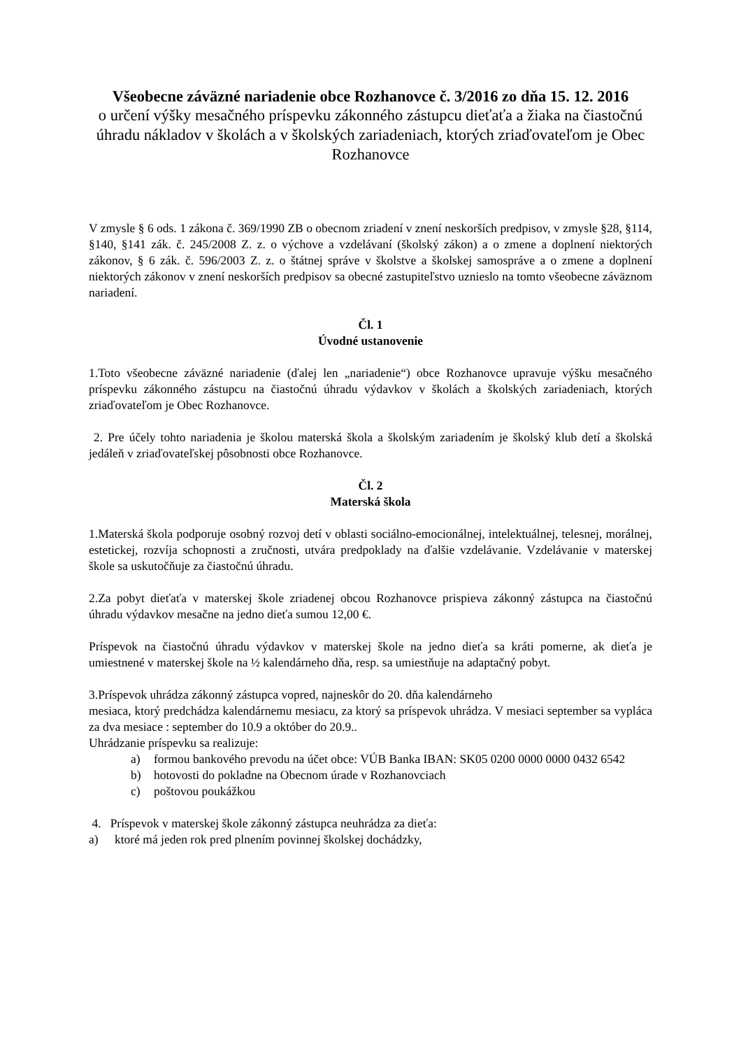Všeobecne záväzné nariadenie obce Rozhanovce č. 3/2016 zo dňa 15. 12. 2016
o určení výšky mesačného príspevku zákonného zástupcu dieťaťa a žiaka na čiastočnú úhradu nákladov v školách a v školských zariadeniach, ktorých zriaďovateľom je Obec Rozhanovce
V zmysle § 6 ods. 1 zákona č. 369/1990 ZB o obecnom zriadení v znení neskorších predpisov, v zmysle §28, §114, §140, §141 zák. č. 245/2008 Z. z. o výchove a vzdelávaní (školský zákon) a o zmene a doplnení niektorých zákonov, § 6 zák. č. 596/2003 Z. z. o štátnej správe v školstve a školskej samospráve a o zmene a doplnení niektorých zákonov v znení neskorších predpisov sa obecné zastupiteľstvo uznieslo na tomto všeobecne záväznom nariadení.
Čl. 1
Úvodné ustanovenie
1.Toto všeobecne záväzné nariadenie (ďalej len „nariadenie“) obce Rozhanovce upravuje výšku mesačného príspevku zákonného zástupcu na čiastočnú úhradu výdavkov v školách a školských zariadeniach, ktorých zriaďovateľom je Obec Rozhanovce.
2. Pre účely tohto nariadenia je školou materská škola a školským zariadením je školský klub detí a školská jedáleň v zriaďovateľskej pôsobnosti obce Rozhanovce.
Čl. 2
Materská škola
1.Materská škola podporuje osobný rozvoj detí v oblasti sociálno-emocionálnej, intelektuálnej, telesnej, morálnej, estetickej, rozvíja schopnosti a zručnosti, utvára predpoklady na ďalšie vzdelávanie. Vzdelávanie v materskej škole sa uskutočňuje za čiastočnú úhradu.
2.Za pobyt dieťaťa v materskej škole zriadenej obcou Rozhanovce prispieva zákonný zástupca na čiastočnú úhradu výdavkov mesačne na jedno dieťa sumou 12,00 €.
Príspevok na čiastočnú úhradu výdavkov v materskej škole na jedno dieťa sa kráti pomerne, ak dieťa je umiestnené v materskej škole na ½ kalendárneho dňa, resp. sa umiestňuje na adaptačný pobyt.
3.Príspevok uhrádza zákonný zástupca vopred, najneskôr do 20. dňa kalendárneho
mesiaca, ktorý predchádza kalendárnemu mesiacu, za ktorý sa príspevok uhrádza. V mesiaci september sa vypláca za dva mesiace : september do 10.9 a október do 20.9..
Uhrádzanie príspevku sa realizuje:
a) formou bankového prevodu na účet obce: VÚB Banka IBAN: SK05 0200 0000 0000 0432 6542
b) hotovosti do pokladne na Obecnom úrade v Rozhanovciach
c) poštovou poukážkou
4. Príspevok v materskej škole zákonný zástupca neuhrádza za dieťa:
a) ktoré má jeden rok pred plnením povinnej školskej dochádzky,